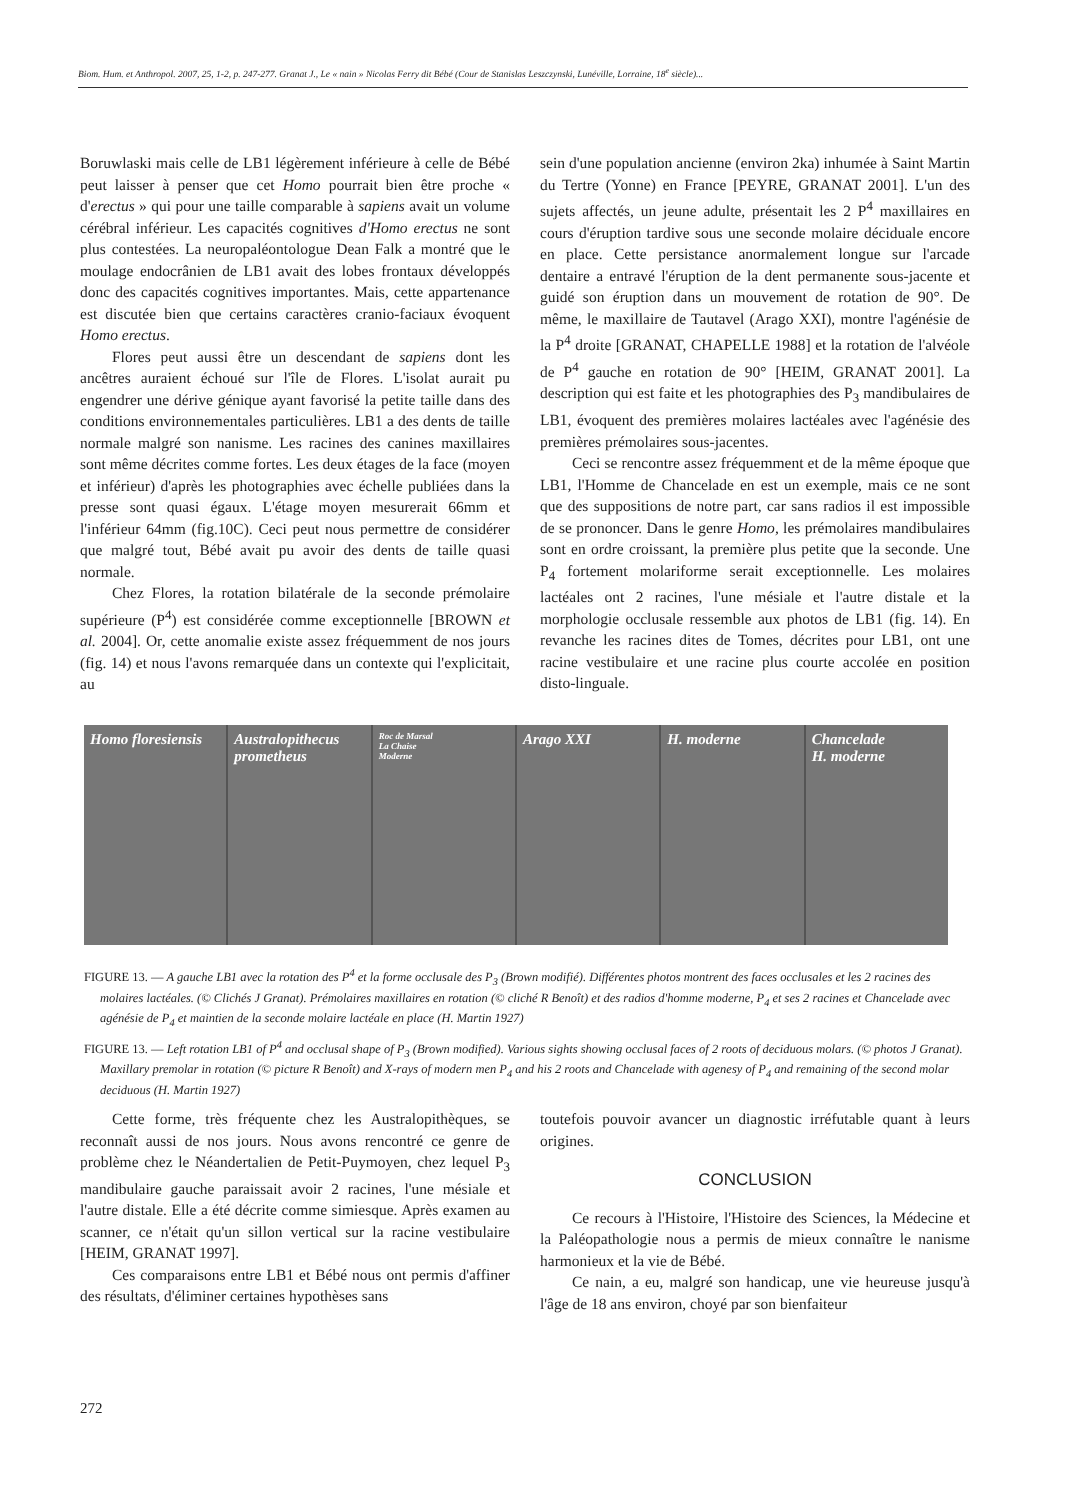Biom. Hum. et Anthropol. 2007, 25, 1-2, p. 247-277. Granat J., Le « nain » Nicolas Ferry dit Bébé (Cour de Stanislas Leszczynski, Lunéville, Lorraine, 18<sup>e</sup> siècle)...
Boruwlaski mais celle de LB1 légèrement inférieure à celle de Bébé peut laisser à penser que cet Homo pourrait bien être proche « d'erectus » qui pour une taille comparable à sapiens avait un volume cérébral inférieur. Les capacités cognitives d'Homo erectus ne sont plus contestées. La neuropaléontologue Dean Falk a montré que le moulage endocrânien de LB1 avait des lobes frontaux développés donc des capacités cognitives importantes. Mais, cette appartenance est discutée bien que certains caractères cranio-faciaux évoquent Homo erectus.
Flores peut aussi être un descendant de sapiens dont les ancêtres auraient échoué sur l'île de Flores. L'isolat aurait pu engendrer une dérive génique ayant favorisé la petite taille dans des conditions environnementales particulières. LB1 a des dents de taille normale malgré son nanisme. Les racines des canines maxillaires sont même décrites comme fortes. Les deux étages de la face (moyen et inférieur) d'après les photographies avec échelle publiées dans la presse sont quasi égaux. L'étage moyen mesurerait 66mm et l'inférieur 64mm (fig.10C). Ceci peut nous permettre de considérer que malgré tout, Bébé avait pu avoir des dents de taille quasi normale.
Chez Flores, la rotation bilatérale de la seconde prémolaire supérieure (P<sup>4</sup>) est considérée comme exceptionnelle [BROWN et al. 2004]. Or, cette anomalie existe assez fréquemment de nos jours (fig. 14) et nous l'avons remarquée dans un contexte qui l'explicitait, au
sein d'une population ancienne (environ 2ka) inhumée à Saint Martin du Tertre (Yonne) en France [PEYRE, GRANAT 2001]. L'un des sujets affectés, un jeune adulte, présentait les 2 P<sup>4</sup> maxillaires en cours d'éruption tardive sous une seconde molaire déciduale encore en place. Cette persistance anormalement longue sur l'arcade dentaire a entravé l'éruption de la dent permanente sous-jacente et guidé son éruption dans un mouvement de rotation de 90°. De même, le maxillaire de Tautavel (Arago XXI), montre l'agénésie de la P<sup>4</sup> droite [GRANAT, CHAPELLE 1988] et la rotation de l'alvéole de P<sup>4</sup> gauche en rotation de 90° [HEIM, GRANAT 2001]. La description qui est faite et les photographies des P<sub>3</sub> mandibulaires de LB1, évoquent des premières molaires lactéales avec l'agénésie des premières prémolaires sous-jacentes.
Ceci se rencontre assez fréquemment et de la même époque que LB1, l'Homme de Chancelade en est un exemple, mais ce ne sont que des suppositions de notre part, car sans radios il est impossible de se prononcer. Dans le genre Homo, les prémolaires mandibulaires sont en ordre croissant, la première plus petite que la seconde. Une P<sub>4</sub> fortement molariforme serait exceptionnelle. Les molaires lactéales ont 2 racines, l'une mésiale et l'autre distale et la morphologie occlusale ressemble aux photos de LB1 (fig. 14). En revanche les racines dites de Tomes, décrites pour LB1, ont une racine vestibulaire et une racine plus courte accolée en position disto-linguale.
Homo floresiensis Australopithecus prometheus
Roc de Marsal
La Chaise
Moderne
Arago XXI H. moderne Chancelade
H. moderne
FIGURE 13. — A gauche LB1 avec la rotation des P<sup>4</sup> et la forme occlusale des P<sub>3</sub> (Brown modifié). Différentes photos montrent des faces occlusales et les 2 racines des molaires lactéales. (© Clichés J Granat). Prémolaires maxillaires en rotation (© cliché R Benoît) et des radios d'homme moderne, P<sub>4</sub> et ses 2 racines et Chancelade avec agénésie de P<sub>4</sub> et maintien de la seconde molaire lactéale en place (H. Martin 1927)
FIGURE 13. — Left rotation LB1 of P<sup>4</sup> and occlusal shape of P<sub>3</sub> (Brown modified). Various sights showing occlusal faces of 2 roots of deciduous molars. (© photos J Granat). Maxillary premolar in rotation (© picture R Benoît) and X-rays of modern men P<sub>4</sub> and his 2 roots and Chancelade with agenesy of P<sub>4</sub> and remaining of the second molar deciduous (H. Martin 1927)
Cette forme, très fréquente chez les Australopithèques, se reconnaît aussi de nos jours. Nous avons rencontré ce genre de problème chez le Néandertalien de Petit-Puymoyen, chez lequel P<sub>3</sub> mandibulaire gauche paraissait avoir 2 racines, l'une mésiale et l'autre distale. Elle a été décrite comme simiesque. Après examen au scanner, ce n'était qu'un sillon vertical sur la racine vestibulaire [HEIM, GRANAT 1997].
Ces comparaisons entre LB1 et Bébé nous ont permis d'affiner des résultats, d'éliminer certaines hypothèses sans
toutefois pouvoir avancer un diagnostic irréfutable quant à leurs origines.
CONCLUSION
Ce recours à l'Histoire, l'Histoire des Sciences, la Médecine et la Paléopathologie nous a permis de mieux connaître le nanisme harmonieux et la vie de Bébé.
Ce nain, a eu, malgré son handicap, une vie heureuse jusqu'à l'âge de 18 ans environ, choyé par son bienfaiteur
272